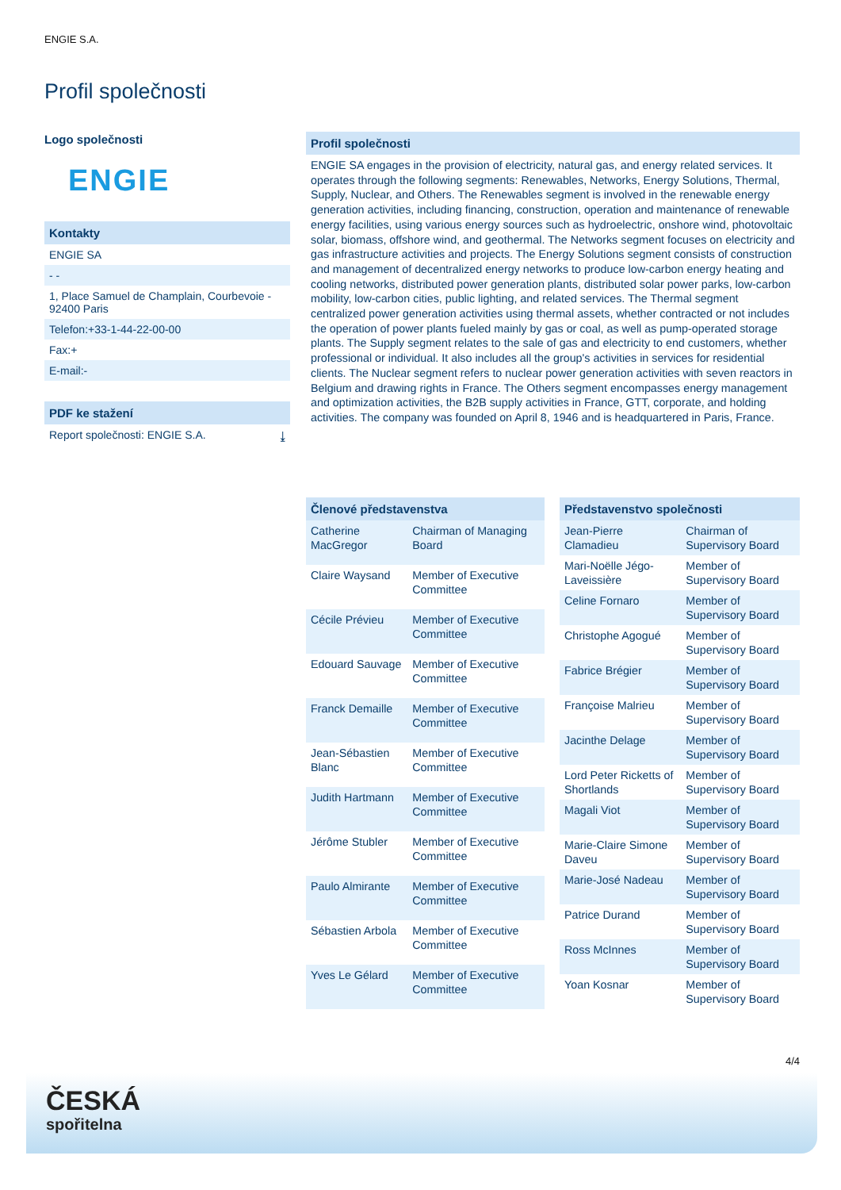ENGIE S.A.
Profil společnosti
Logo společnosti
ENGIE
Kontakty
ENGIE SA
- -
1, Place Samuel de Champlain, Courbevoie - 92400 Paris
Telefon:+33-1-44-22-00-00
Fax:+
E-mail:-
PDF ke stažení
Report společnosti: ENGIE S.A. ⤓
Profil společnosti
ENGIE SA engages in the provision of electricity, natural gas, and energy related services. It operates through the following segments: Renewables, Networks, Energy Solutions, Thermal, Supply, Nuclear, and Others. The Renewables segment is involved in the renewable energy generation activities, including financing, construction, operation and maintenance of renewable energy facilities, using various energy sources such as hydroelectric, onshore wind, photovoltaic solar, biomass, offshore wind, and geothermal. The Networks segment focuses on electricity and gas infrastructure activities and projects. The Energy Solutions segment consists of construction and management of decentralized energy networks to produce low-carbon energy heating and cooling networks, distributed power generation plants, distributed solar power parks, low-carbon mobility, low-carbon cities, public lighting, and related services. The Thermal segment centralized power generation activities using thermal assets, whether contracted or not includes the operation of power plants fueled mainly by gas or coal, as well as pump-operated storage plants. The Supply segment relates to the sale of gas and electricity to end customers, whether professional or individual. It also includes all the group's activities in services for residential clients. The Nuclear segment refers to nuclear power generation activities with seven reactors in Belgium and drawing rights in France. The Others segment encompasses energy management and optimization activities, the B2B supply activities in France, GTT, corporate, and holding activities. The company was founded on April 8, 1946 and is headquartered in Paris, France.
| Členové představenstva | |
| --- | --- |
| Catherine MacGregor | Chairman of Managing Board |
| Claire Waysand | Member of Executive Committee |
| Cécile Prévieu | Member of Executive Committee |
| Edouard Sauvage | Member of Executive Committee |
| Franck Demaille | Member of Executive Committee |
| Jean-Sébastien Blanc | Member of Executive Committee |
| Judith Hartmann | Member of Executive Committee |
| Jérôme Stubler | Member of Executive Committee |
| Paulo Almirante | Member of Executive Committee |
| Sébastien Arbola | Member of Executive Committee |
| Yves Le Gélard | Member of Executive Committee |
| Představenstvo společnosti | |
| --- | --- |
| Jean-Pierre Clamadieu | Chairman of Supervisory Board |
| Mari-Noëlle Jégo-Laveissière | Member of Supervisory Board |
| Celine Fornaro | Member of Supervisory Board |
| Christophe Agogué | Member of Supervisory Board |
| Fabrice Brégier | Member of Supervisory Board |
| Françoise Malrieu | Member of Supervisory Board |
| Jacinthe Delage | Member of Supervisory Board |
| Lord Peter Ricketts of Shortlands | Member of Supervisory Board |
| Magali Viot | Member of Supervisory Board |
| Marie-Claire Simone Daveu | Member of Supervisory Board |
| Marie-José Nadeau | Member of Supervisory Board |
| Patrice Durand | Member of Supervisory Board |
| Ross McInnes | Member of Supervisory Board |
| Yoan Kosnar | Member of Supervisory Board |
4/4
ČESKÁ
spořitelna